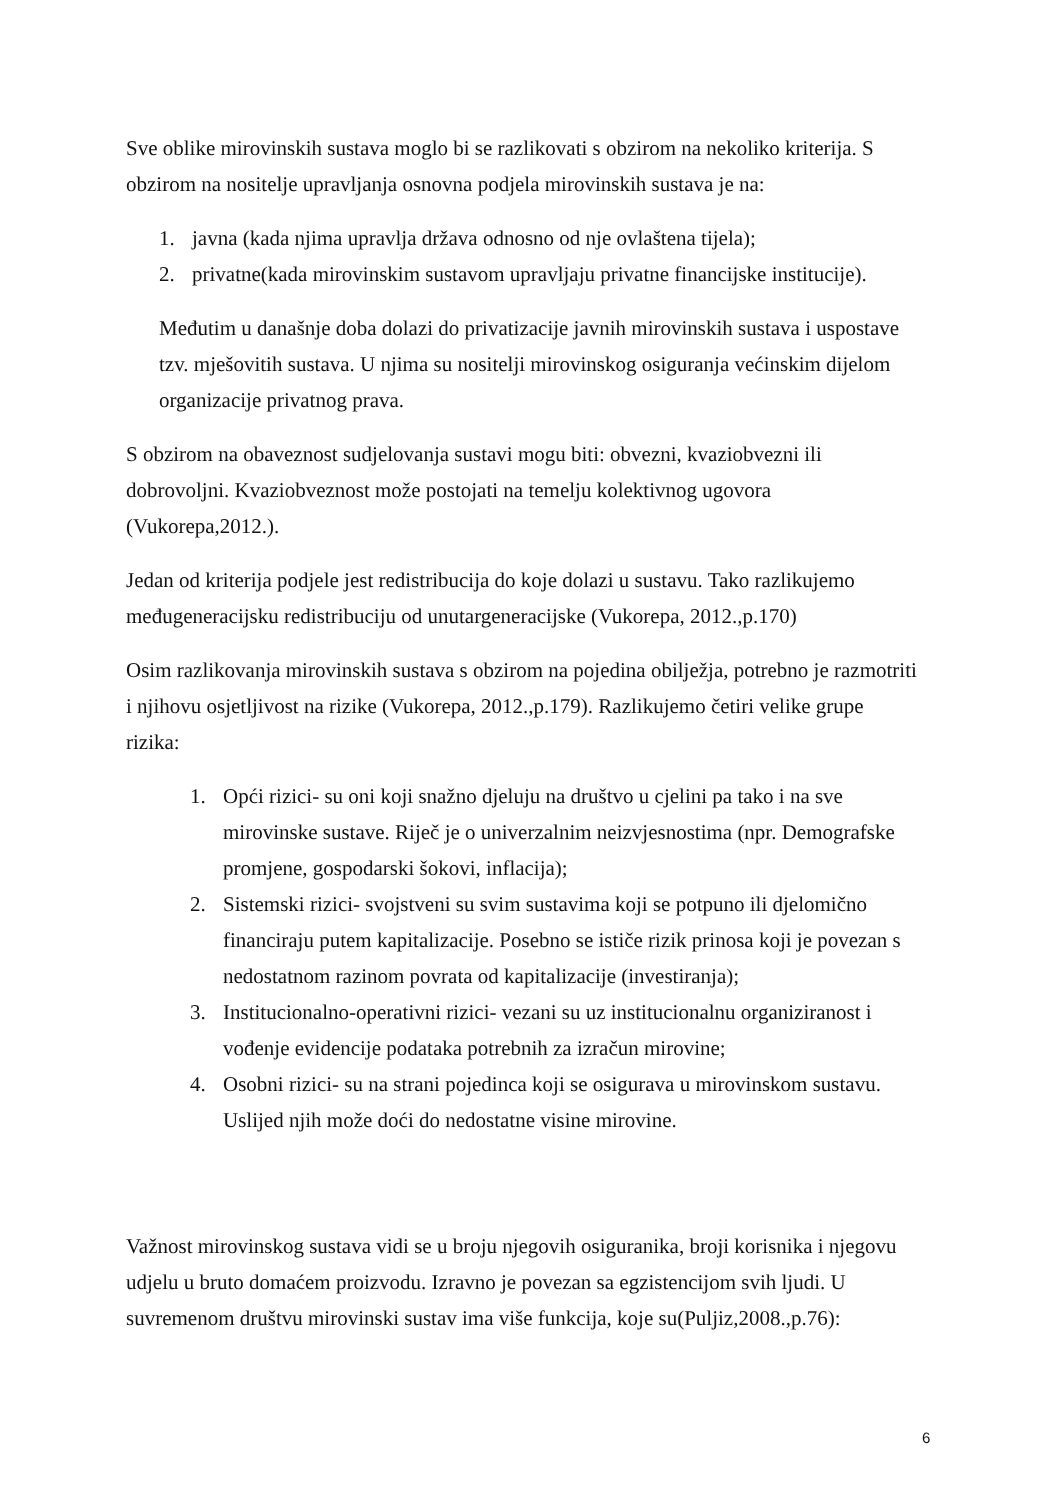Sve oblike mirovinskih sustava moglo bi se razlikovati s obzirom na nekoliko kriterija. S obzirom na nositelje upravljanja osnovna podjela mirovinskih sustava je na:
1. javna (kada njima upravlja država odnosno od nje ovlaštena tijela);
2. privatne(kada mirovinskim sustavom upravljaju privatne financijske institucije).
Međutim u današnje doba dolazi do privatizacije javnih mirovinskih sustava i uspostave tzv. mješovitih sustava. U njima su nositelji mirovinskog osiguranja većinskim dijelom organizacije privatnog prava.
S obzirom na obaveznost sudjelovanja sustavi mogu biti: obvezni, kvaziobvezni ili dobrovoljni. Kvaziobveznost može postojati na temelju kolektivnog ugovora (Vukorepa,2012.).
Jedan od kriterija podjele jest redistribucija do koje dolazi u sustavu. Tako razlikujemo međugeneracijsku redistribuciju od unutargeneracijske (Vukorepa, 2012.,p.170)
Osim razlikovanja mirovinskih sustava s obzirom na pojedina obilježja, potrebno je razmotriti i njihovu osjetljivost na rizike (Vukorepa, 2012.,p.179). Razlikujemo četiri velike grupe rizika:
1. Opći rizici- su oni koji snažno djeluju na društvo u cjelini pa tako i na sve mirovinske sustave. Riječ je o univerzalnim neizvjesnostima (npr. Demografske promjene, gospodarski šokovi, inflacija);
2. Sistemski rizici- svojstveni su svim sustavima koji se potpuno ili djelomično financiraju putem kapitalizacije. Posebno se ističe rizik prinosa koji je povezan s nedostatnom razinom povrata od kapitalizacije (investiranja);
3. Institucionalno-operativni rizici- vezani su uz institucionalnu organiziranost i vođenje evidencije podataka potrebnih za izračun mirovine;
4. Osobni rizici- su na strani pojedinca koji se osigurava u mirovinskom sustavu. Uslijed njih može doći do nedostatne visine mirovine.
Važnost mirovinskog sustava vidi se u broju njegovih osiguranika, broji korisnika i njegovu udjelu u bruto domaćem proizvodu. Izravno je povezan sa egzistencijom svih ljudi. U suvremenom društvu mirovinski sustav ima više funkcija, koje su(Puljiz,2008.,p.76):
6